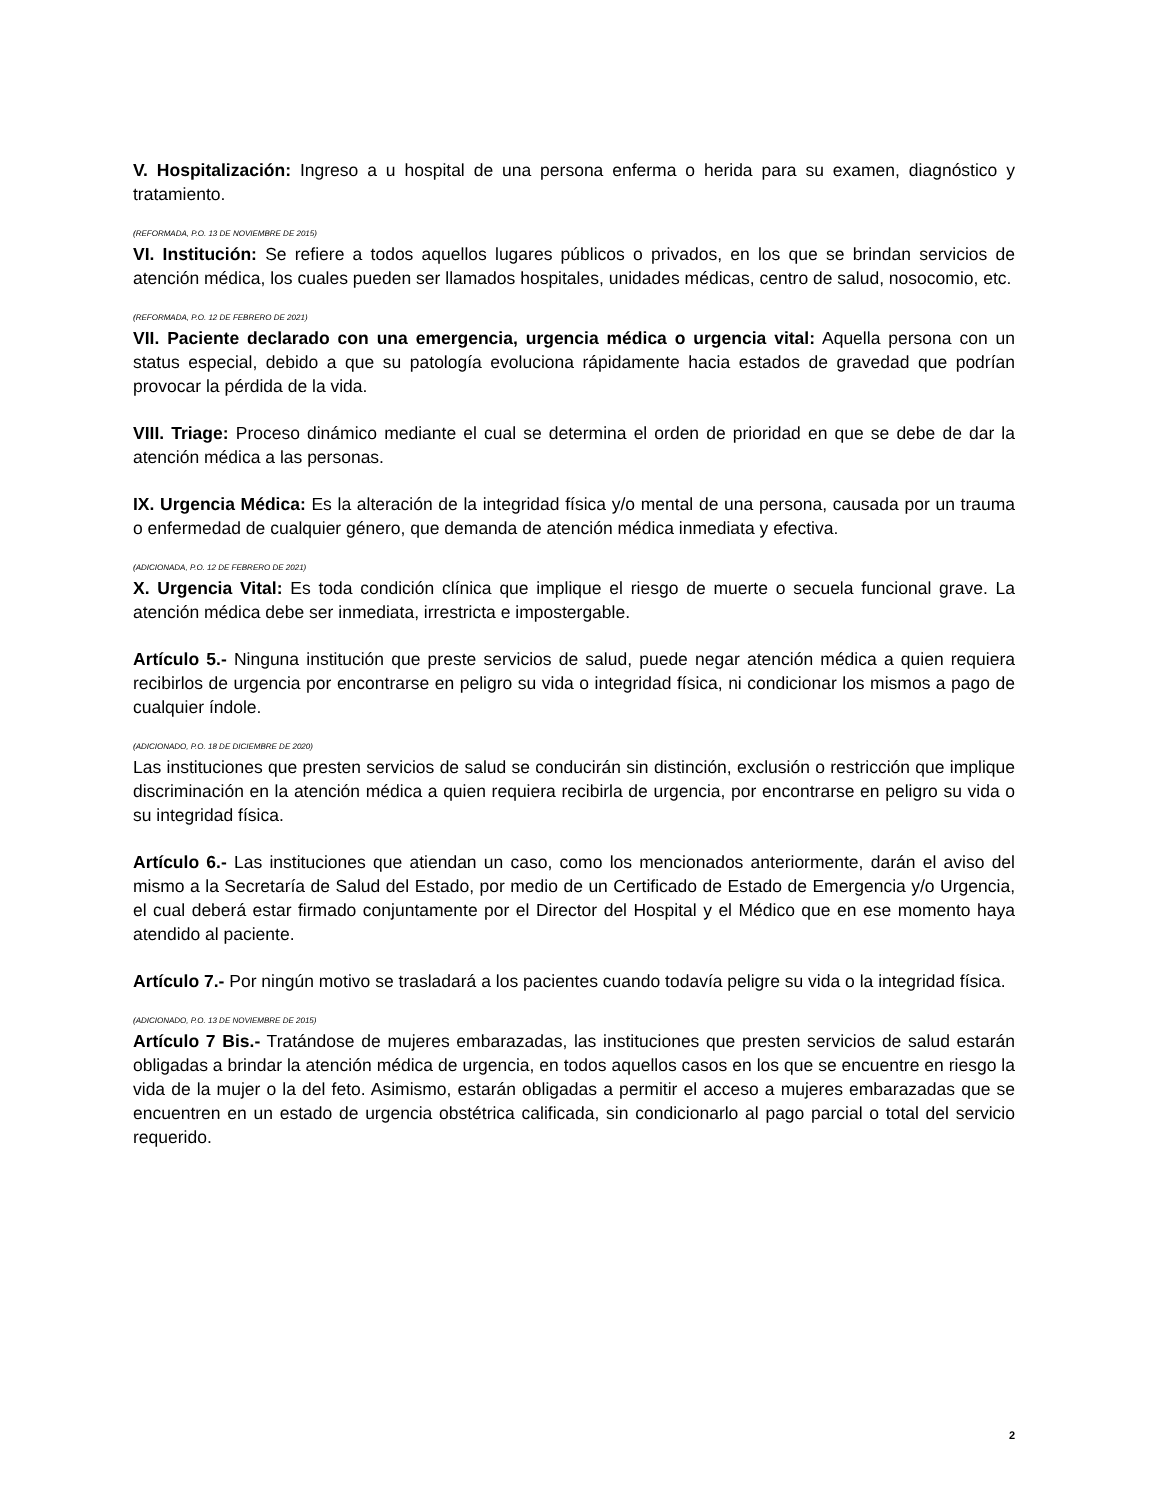V. Hospitalización: Ingreso a u hospital de una persona enferma o herida para su examen, diagnóstico y tratamiento.
(REFORMADA, P.O. 13 DE NOVIEMBRE DE 2015)
VI. Institución: Se refiere a todos aquellos lugares públicos o privados, en los que se brindan servicios de atención médica, los cuales pueden ser llamados hospitales, unidades médicas, centro de salud, nosocomio, etc.
(REFORMADA, P.O. 12 DE FEBRERO DE 2021)
VII. Paciente declarado con una emergencia, urgencia médica o urgencia vital: Aquella persona con un status especial, debido a que su patología evoluciona rápidamente hacia estados de gravedad que podrían provocar la pérdida de la vida.
VIII. Triage: Proceso dinámico mediante el cual se determina el orden de prioridad en que se debe de dar la atención médica a las personas.
IX. Urgencia Médica: Es la alteración de la integridad física y/o mental de una persona, causada por un trauma o enfermedad de cualquier género, que demanda de atención médica inmediata y efectiva.
(ADICIONADA, P.O. 12 DE FEBRERO DE 2021)
X. Urgencia Vital: Es toda condición clínica que implique el riesgo de muerte o secuela funcional grave. La atención médica debe ser inmediata, irrestricta e impostergable.
Artículo 5.- Ninguna institución que preste servicios de salud, puede negar atención médica a quien requiera recibirlos de urgencia por encontrarse en peligro su vida o integridad física, ni condicionar los mismos a pago de cualquier índole.
(ADICIONADO, P.O. 18 DE DICIEMBRE DE 2020)
Las instituciones que presten servicios de salud se conducirán sin distinción, exclusión o restricción que implique discriminación en la atención médica a quien requiera recibirla de urgencia, por encontrarse en peligro su vida o su integridad física.
Artículo 6.- Las instituciones que atiendan un caso, como los mencionados anteriormente, darán el aviso del mismo a la Secretaría de Salud del Estado, por medio de un Certificado de Estado de Emergencia y/o Urgencia, el cual deberá estar firmado conjuntamente por el Director del Hospital y el Médico que en ese momento haya atendido al paciente.
Artículo 7.- Por ningún motivo se trasladará a los pacientes cuando todavía peligre su vida o la integridad física.
(ADICIONADO, P.O. 13 DE NOVIEMBRE DE 2015)
Artículo 7 Bis.- Tratándose de mujeres embarazadas, las instituciones que presten servicios de salud estarán obligadas a brindar la atención médica de urgencia, en todos aquellos casos en los que se encuentre en riesgo la vida de la mujer o la del feto. Asimismo, estarán obligadas a permitir el acceso a mujeres embarazadas que se encuentren en un estado de urgencia obstétrica calificada, sin condicionarlo al pago parcial o total del servicio requerido.
2